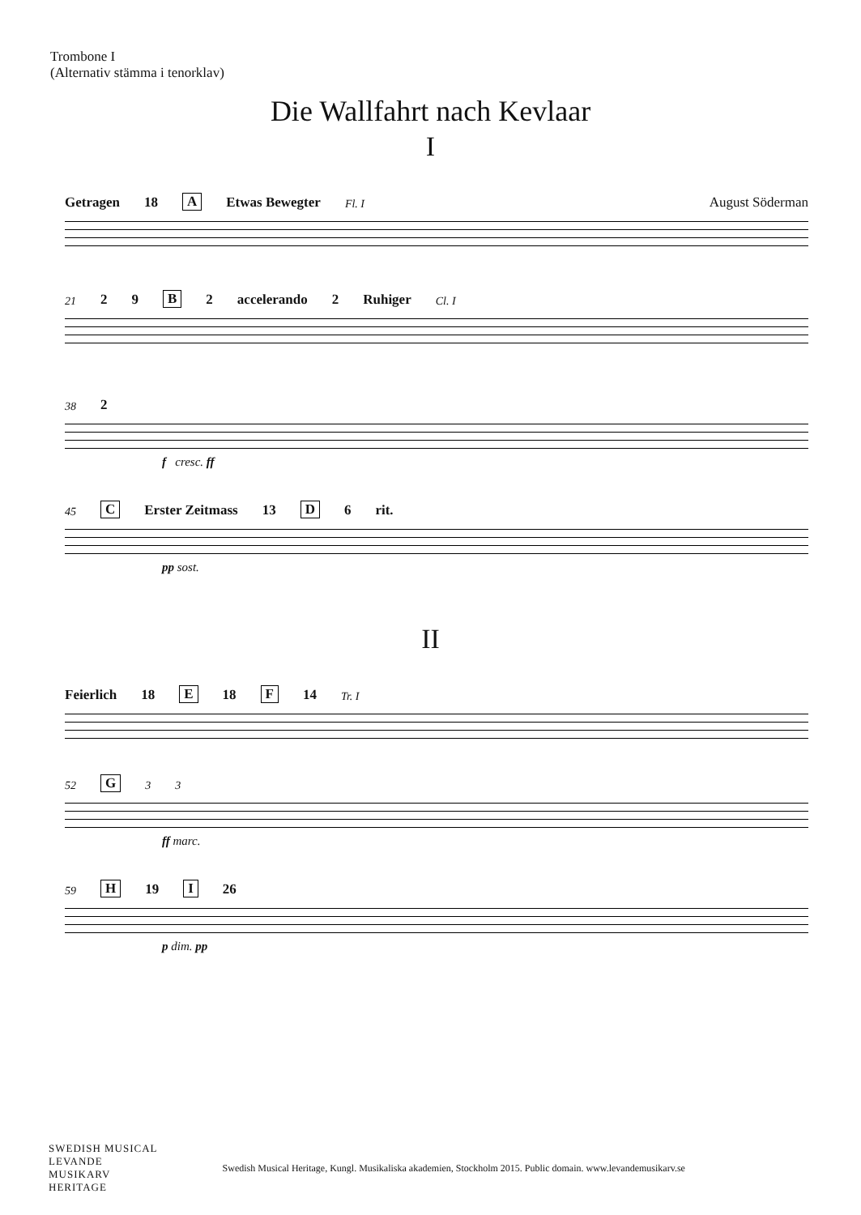Trombone I
(Alternativ stämma i tenorklav)
Die Wallfahrt nach Kevlaar
I
Getragen 18 A Etwas Bewegter Fl. I August Söderman
21 2 9 B 2 accelerando 2 Ruhiger Cl. I
38 2
f cresc. ff
45 C Erster Zeitmass 13 D 6 rit.
pp sost.
II
Feierlich 18 E 18 F 14 Tr. I
52 G 3 3
ff marc.
59 H 19 I 26
p dim. pp
SWEDISH MUSICAL
LEVANDE
MUSIKARV
HERITAGE
Swedish Musical Heritage, Kungl. Musikaliska akademien, Stockholm 2015. Public domain. www.levandemusikarv.se